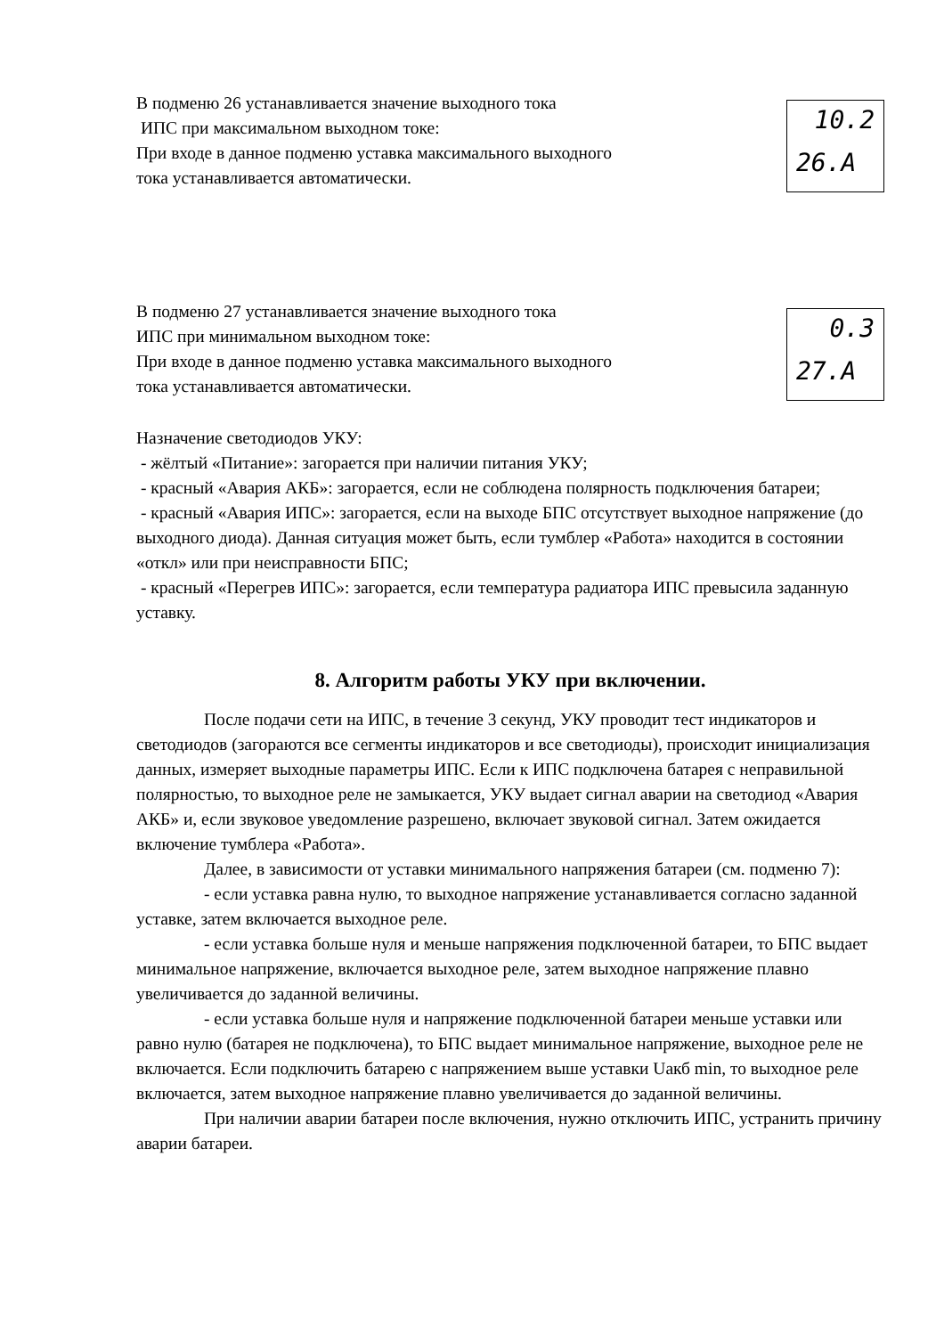В подменю 26 устанавливается значение выходного тока
ИПС при максимальном выходном токе:
При входе в данное подменю уставка максимального выходного
тока устанавливается автоматически.
10.2
26.A
В подменю 27 устанавливается значение выходного тока
ИПС при минимальном выходном токе:
При входе в данное подменю уставка максимального выходного
тока устанавливается автоматически.
0.3
27.A
Назначение светодиодов УКУ:
- жёлтый «Питание»: загорается при наличии питания УКУ;
- красный «Авария АКБ»: загорается, если не соблюдена полярность подключения батареи;
- красный «Авария ИПС»: загорается, если на выходе БПС отсутствует выходное напряжение (до выходного диода). Данная ситуация может быть, если тумблер «Работа» находится в состоянии «откл» или при неисправности БПС;
- красный «Перегрев ИПС»: загорается, если температура радиатора ИПС превысила заданную уставку.
8. Алгоритм работы УКУ при включении.
После подачи сети на ИПС, в течение 3 секунд, УКУ проводит тест индикаторов и светодиодов (загораются все сегменты индикаторов и все светодиоды), происходит инициализация данных, измеряет выходные параметры ИПС. Если к ИПС подключена батарея с неправильной полярностью, то выходное реле не замыкается, УКУ выдает сигнал аварии на светодиод «Авария АКБ» и, если звуковое уведомление разрешено, включает звуковой сигнал. Затем ожидается включение тумблера «Работа».
Далее, в зависимости от уставки минимального напряжения батареи (см. подменю 7):
- если уставка равна нулю, то выходное напряжение устанавливается согласно заданной уставке, затем включается выходное реле.
- если уставка больше нуля и меньше напряжения подключенной батареи, то БПС выдает минимальное напряжение, включается выходное реле, затем выходное напряжение плавно увеличивается до заданной величины.
- если уставка больше нуля и напряжение подключенной батареи меньше уставки или равно нулю (батарея не подключена), то БПС выдает минимальное напряжение, выходное реле не включается. Если подключить батарею с напряжением выше уставки Uакб min, то выходное реле включается, затем выходное напряжение плавно увеличивается до заданной величины.
При наличии аварии батареи после включения, нужно отключить ИПС, устранить причину аварии батареи.